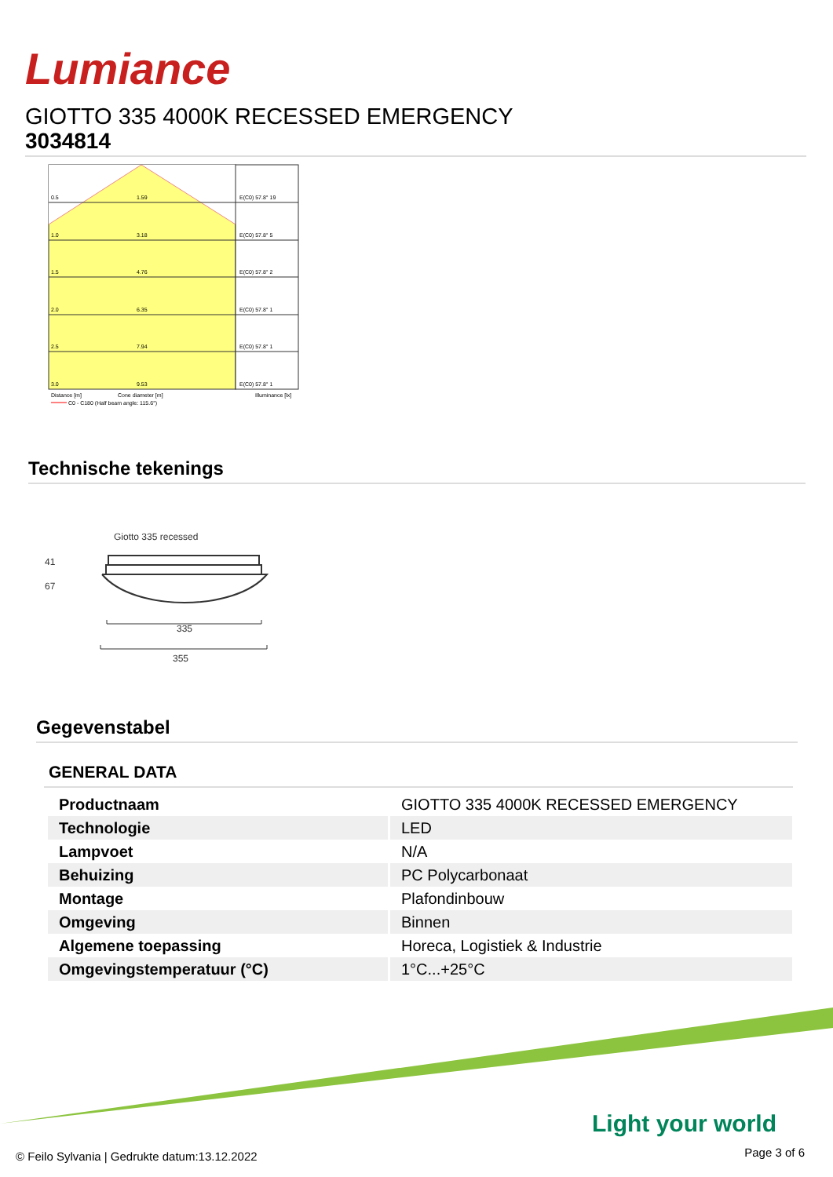Lumiance
GIOTTO 335 4000K RECESSED EMERGENCY
3034814
0.5
1.59
E(C0) 57.8° 19
1.0
3.18
E(C0) 57.8° 5
1.5
4.76
E(C0) 57.8° 2
2.0
6.35
E(C0) 57.8° 1
2.5
7.94
E(C0) 57.8° 1
3.0
9.53
E(C0) 57.8° 1
Distance [m]
Cone diameter [m]
Illuminance [lx]
C0 - C180 (Half beam angle: 115.6°)
Technische tekenings
Giotto 335 recessed
41
67
335
355
Gegevenstabel
GENERAL DATA
| Productnaam | GIOTTO 335 4000K RECESSED EMERGENCY |
| Technologie | LED |
| Lampvoet | N/A |
| Behuizing | PC Polycarbonaat |
| Montage | Plafondinbouw |
| Omgeving | Binnen |
| Algemene toepassing | Horeca, Logistiek & Industrie |
| Omgevingstemperatuur (°C) | 1°C...+25°C |
Light your world
© Feilo Sylvania | Gedrukte datum:13.12.2022
Page 3 of 6